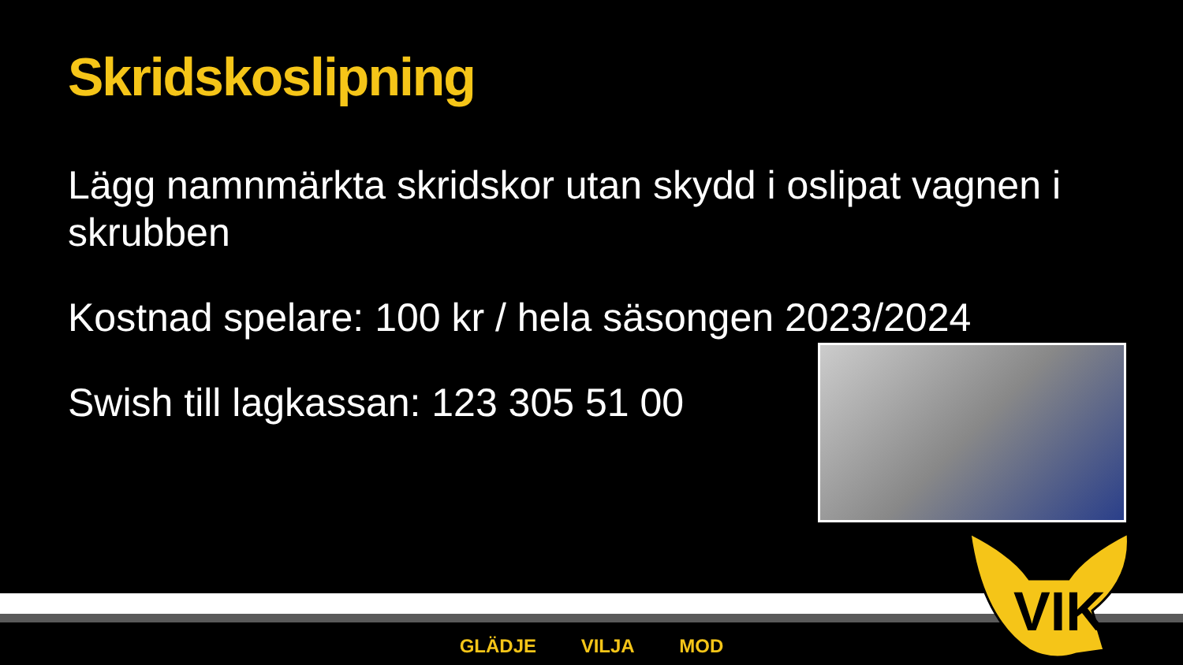Skridskoslipning
Lägg namnmärkta skridskor utan skydd i oslipat vagnen i skrubben
Kostnad spelare: 100 kr / hela säsongen 2023/2024
Swish till lagkassan: 123 305 51 00
GLÄDJE VILJA MOD
VIK